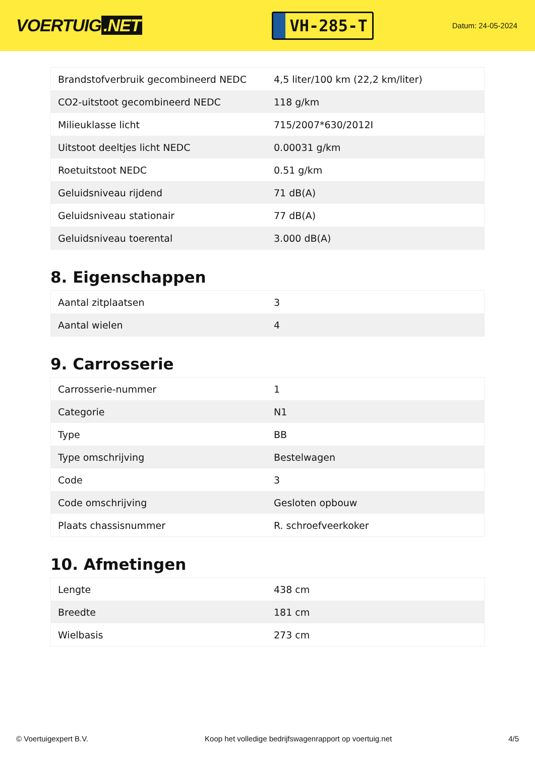VOERTUIG.NET
VH-285-T
Datum: 24-05-2024
| Brandstofverbruik gecombineerd NEDC | 4,5 liter/100 km (22,2 km/liter) |
| CO2-uitstoot gecombineerd NEDC | 118 g/km |
| Milieuklasse licht | 715/2007*630/2012I |
| Uitstoot deeltjes licht NEDC | 0.00031 g/km |
| Roetuitstoot NEDC | 0.51 g/km |
| Geluidsniveau rijdend | 71 dB(A) |
| Geluidsniveau stationair | 77 dB(A) |
| Geluidsniveau toerental | 3.000 dB(A) |
8. Eigenschappen
| Aantal zitplaatsen | 3 |
| Aantal wielen | 4 |
9. Carrosserie
| Carrosserie-nummer | 1 |
| Categorie | N1 |
| Type | BB |
| Type omschrijving | Bestelwagen |
| Code | 3 |
| Code omschrijving | Gesloten opbouw |
| Plaats chassisnummer | R. schroefveerkoker |
10. Afmetingen
| Lengte | 438 cm |
| Breedte | 181 cm |
| Wielbasis | 273 cm |
© Voertuigexpert B.V. Koop het volledige bedrijfswagenrapport op voertuig.net 4/5